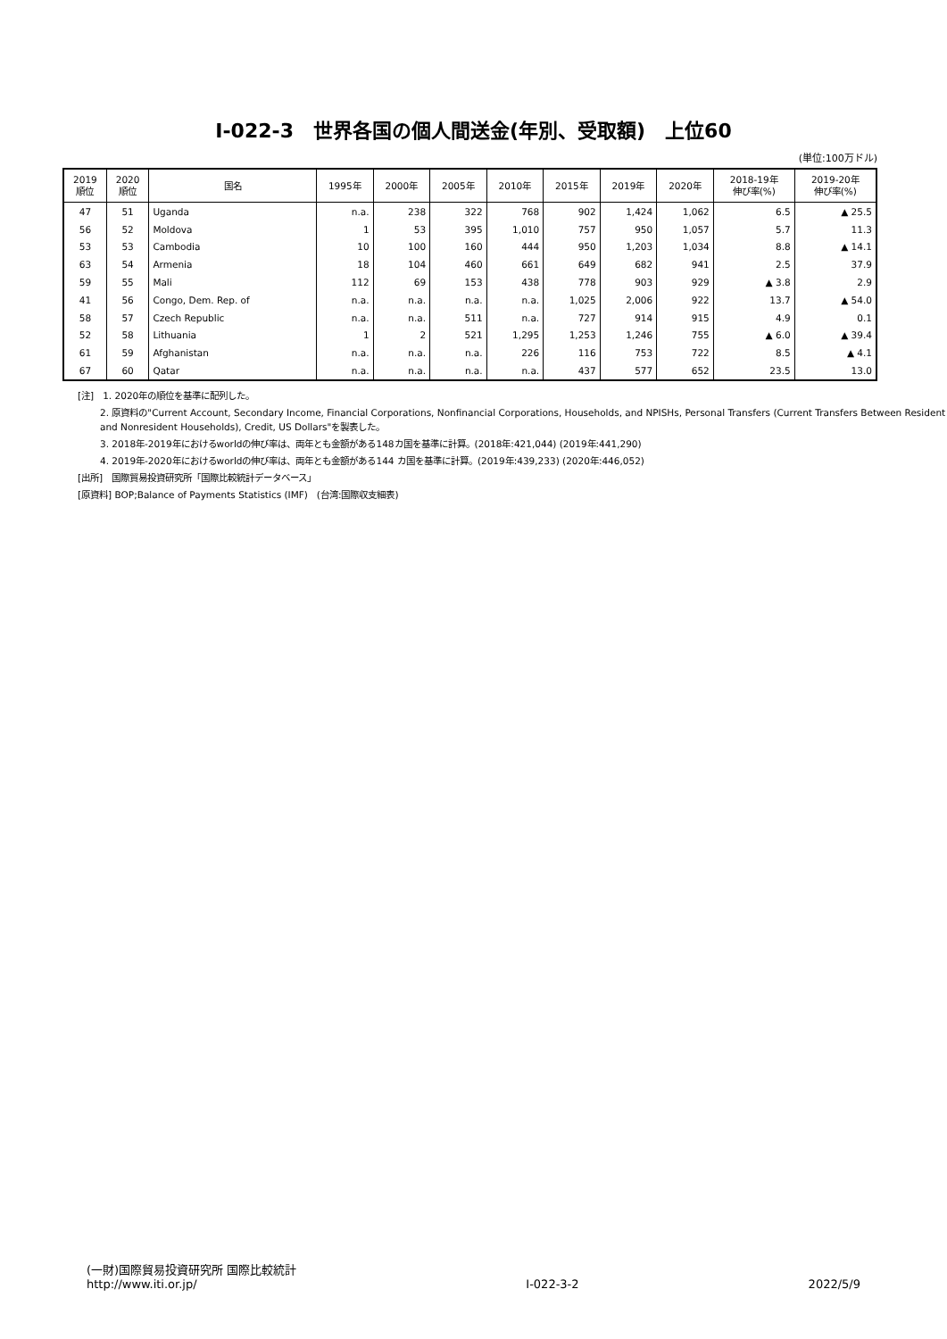Ⅰ-022-3　世界各国の個人間送金(年別、受取額)　上位60
(単位:100万ドル)
| 2019 順位 | 2020 順位 | 国名 | 1995年 | 2000年 | 2005年 | 2010年 | 2015年 | 2019年 | 2020年 | 2018-19年 伸び率(%) | 2019-20年 伸び率(%) |
| --- | --- | --- | --- | --- | --- | --- | --- | --- | --- | --- | --- |
| 47 | 51 | Uganda | n.a. | 238 | 322 | 768 | 902 | 1,424 | 1,062 | 6.5 | ▲ 25.5 |
| 56 | 52 | Moldova | 1 | 53 | 395 | 1,010 | 757 | 950 | 1,057 | 5.7 | 11.3 |
| 53 | 53 | Cambodia | 10 | 100 | 160 | 444 | 950 | 1,203 | 1,034 | 8.8 | ▲ 14.1 |
| 63 | 54 | Armenia | 18 | 104 | 460 | 661 | 649 | 682 | 941 | 2.5 | 37.9 |
| 59 | 55 | Mali | 112 | 69 | 153 | 438 | 778 | 903 | 929 | ▲ 3.8 | 2.9 |
| 41 | 56 | Congo, Dem. Rep. of | n.a. | n.a. | n.a. | n.a. | 1,025 | 2,006 | 922 | 13.7 | ▲ 54.0 |
| 58 | 57 | Czech Republic | n.a. | n.a. | 511 | n.a. | 727 | 914 | 915 | 4.9 | 0.1 |
| 52 | 58 | Lithuania | 1 | 2 | 521 | 1,295 | 1,253 | 1,246 | 755 | ▲ 6.0 | ▲ 39.4 |
| 61 | 59 | Afghanistan | n.a. | n.a. | n.a. | 226 | 116 | 753 | 722 | 8.5 | ▲ 4.1 |
| 67 | 60 | Qatar | n.a. | n.a. | n.a. | n.a. | 437 | 577 | 652 | 23.5 | 13.0 |
[注]　1. 2020年の順位を基準に配列した。
2. 原資料の"Current Account, Secondary Income, Financial Corporations, Nonfinancial Corporations, Households, and NPISHs, Personal Transfers (Current Transfers Between Resident and Nonresident Households), Credit, US Dollars"を製表した。
3. 2018年-2019年におけるworldの伸び率は、両年とも金額がある148カ国を基準に計算。(2018年:421,044) (2019年:441,290)
4. 2019年-2020年におけるworldの伸び率は、両年とも金額がある144 カ国を基準に計算。(2019年:439,233) (2020年:446,052)
[出所]　国際貿易投資研究所「国際比較統計データベース」
[原資料] BOP;Balance of Payments Statistics (IMF)　(台湾:国際収支細表)
(一財)国際貿易投資研究所 国際比較統計
http://www.iti.or.jp/
Ⅰ-022-3-2
2022/5/9